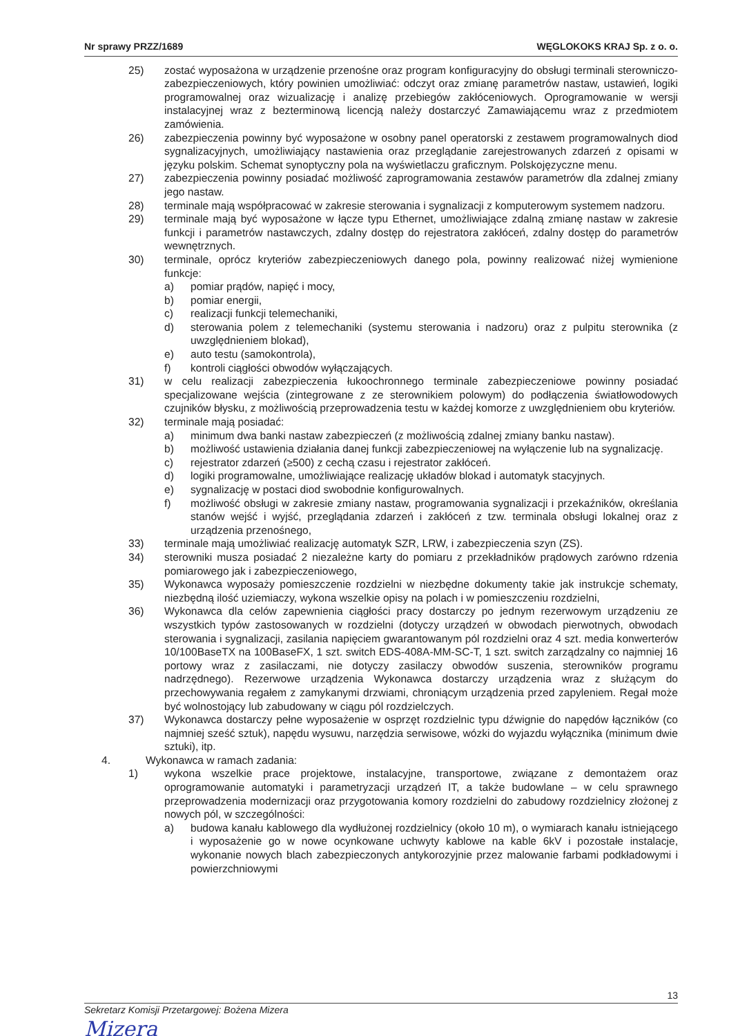Nr sprawy PRZZ/1689 WĘGLOKOKS KRAJ Sp. z o. o.
25) zostać wyposażona w urządzenie przenośne oraz program konfiguracyjny do obsługi terminali sterowniczo-zabezpieczeniowych, który powinien umożliwiać: odczyt oraz zmianę parametrów nastaw, ustawień, logiki programowalnej oraz wizualizację i analizę przebiegów zakłóceniowych. Oprogramowanie w wersji instalacyjnej wraz z bezterminową licencją należy dostarczyć Zamawiającemu wraz z przedmiotem zamówienia.
26) zabezpieczenia powinny być wyposażone w osobny panel operatorski z zestawem programowalnych diod sygnalizacyjnych, umożliwiający nastawienia oraz przeglądanie zarejestrowanych zdarzeń z opisami w języku polskim. Schemat synoptyczny pola na wyświetlaczu graficznym. Polskojęzyczne menu.
27) zabezpieczenia powinny posiadać możliwość zaprogramowania zestawów parametrów dla zdalnej zmiany jego nastaw.
28) terminale mają współpracować w zakresie sterowania i sygnalizacji z komputerowym systemem nadzoru.
29) terminale mają być wyposażone w łącze typu Ethernet, umożliwiające zdalną zmianę nastaw w zakresie funkcji i parametrów nastawczych, zdalny dostęp do rejestratora zakłóceń, zdalny dostęp do parametrów wewnętrznych.
30) terminale, oprócz kryteriów zabezpieczeniowych danego pola, powinny realizować niżej wymienione funkcje:
a) pomiar prądów, napięć i mocy,
b) pomiar energii,
c) realizacji funkcji telemechaniki,
d) sterowania polem z telemechaniki (systemu sterowania i nadzoru) oraz z pulpitu sterownika (z uwzględnieniem blokad),
e) auto testu (samokontrola),
f) kontroli ciągłości obwodów wyłączających.
31) w celu realizacji zabezpieczenia łukoochronnego terminale zabezpieczeniowe powinny posiadać specjalizowane wejścia (zintegrowane z ze sterownikiem polowym) do podłączenia światłowodowych czujników błysku, z możliwością przeprowadzenia testu w każdej komorze z uwzględnieniem obu kryteriów.
32) terminale mają posiadać:
a) minimum dwa banki nastaw zabezpieczeń (z możliwością zdalnej zmiany banku nastaw).
b) możliwość ustawienia działania danej funkcji zabezpieczeniowej na wyłączenie lub na sygnalizację.
c) rejestrator zdarzeń (≥500) z cechą czasu i rejestrator zakłóceń.
d) logiki programowalne, umożliwiające realizację układów blokad i automatyk stacyjnych.
e) sygnalizację w postaci diod swobodnie konfigurowalnych.
f) możliwość obsługi w zakresie zmiany nastaw, programowania sygnalizacji i przekaźników, określania stanów wejść i wyjść, przeglądania zdarzeń i zakłóceń z tzw. terminala obsługi lokalnej oraz z urządzenia przenośnego,
33) terminale mają umożliwiać realizację automatyk SZR, LRW, i zabezpieczenia szyn (ZS).
34) sterowniki musza posiadać 2 niezależne karty do pomiaru z przekładników prądowych zarówno rdzenia pomiarowego jak i zabezpieczeniowego,
35) Wykonawca wyposaży pomieszczenie rozdzielni w niezbędne dokumenty takie jak instrukcje schematy, niezbędną ilość uziemiaczy, wykona wszelkie opisy na polach i w pomieszczeniu rozdzielni,
36) Wykonawca dla celów zapewnienia ciągłości pracy dostarczy po jednym rezerwowym urządzeniu ze wszystkich typów zastosowanych w rozdzielni (dotyczy urządzeń w obwodach pierwotnych, obwodach sterowania i sygnalizacji, zasilania napięciem gwarantowanym pól rozdzielni oraz 4 szt. media konwerterów 10/100BaseTX na 100BaseFX, 1 szt. switch EDS-408A-MM-SC-T, 1 szt. switch zarządzalny co najmniej 16 portowy wraz z zasilaczami, nie dotyczy zasilaczy obwodów suszenia, sterowników programu nadrzędnego). Rezerwowe urządzenia Wykonawca dostarczy urządzenia wraz z służącym do przechowywania regałem z zamykanymi drzwiami, chroniącym urządzenia przed zapyleniem. Regał może być wolnostojący lub zabudowany w ciągu pól rozdzielczych.
37) Wykonawca dostarczy pełne wyposażenie w osprzęt rozdzielnic typu dźwignie do napędów łączników (co najmniej sześć sztuk), napędu wysuwu, narzędzia serwisowe, wózki do wyjazdu wyłącznika (minimum dwie sztuki), itp.
4. Wykonawca w ramach zadania:
1) wykona wszelkie prace projektowe, instalacyjne, transportowe, związane z demontażem oraz oprogramowanie automatyki i parametryzacji urządzeń IT, a także budowlane – w celu sprawnego przeprowadzenia modernizacji oraz przygotowania komory rozdzielni do zabudowy rozdzielnicy złożonej z nowych pól, w szczególności:
a) budowa kanału kablowego dla wydłużonej rozdzielnicy (około 10 m), o wymiarach kanału istniejącego i wyposażenie go w nowe ocynkowane uchwyty kablowe na kable 6kV i pozostałe instalacje, wykonanie nowych blach zabezpieczonych antykorozyjnie przez malowanie farbami podkładowymi i powierzchniowymi
13
Sekretarz Komisji Przetargowej: Bożena Mizera
Mizera